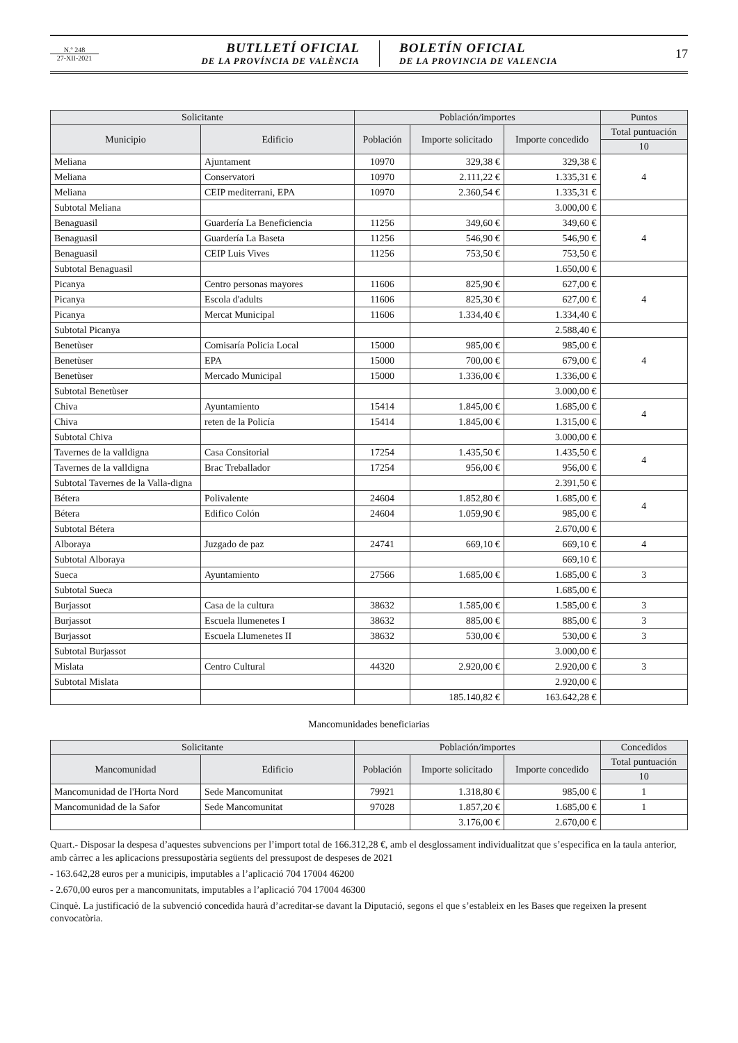N.º 248
27-XII-2021
BUTLLETÍ OFICIAL
DE LA PROVÍNCIA DE VALÈNCIA
BOLETÍN OFICIAL
DE LA PROVINCIA DE VALENCIA
17
| Solicitante | | Población/importes | | | Puntos |
| --- | --- | --- | --- | --- | --- |
| Municipio | Edificio | Población | Importe solicitado | Importe concedido | Total puntuación |
| | | | | | 10 |
| Meliana | Ajuntament | 10970 | 329,38 € | 329,38 € | 4 |
| Meliana | Conservatori | 10970 | 2.111,22 € | 1.335,31 € | |
| Meliana | CEIP mediterrani, EPA | 10970 | 2.360,54 € | 1.335,31 € | |
| Subtotal Meliana | | | | 3.000,00 € | |
| Benaguasil | Guardería La Beneficiencia | 11256 | 349,60 € | 349,60 € | 4 |
| Benaguasil | Guardería La Baseta | 11256 | 546,90 € | 546,90 € | |
| Benaguasil | CEIP Luis Vives | 11256 | 753,50 € | 753,50 € | |
| Subtotal Benaguasil | | | | 1.650,00 € | |
| Picanya | Centro personas mayores | 11606 | 825,90 € | 627,00 € | 4 |
| Picanya | Escola d'adults | 11606 | 825,30 € | 627,00 € | |
| Picanya | Mercat Municipal | 11606 | 1.334,40 € | 1.334,40 € | |
| Subtotal Picanya | | | | 2.588,40 € | |
| Benetùser | Comisaría Policia Local | 15000 | 985,00 € | 985,00 € | 4 |
| Benetùser | EPA | 15000 | 700,00 € | 679,00 € | |
| Benetùser | Mercado Municipal | 15000 | 1.336,00 € | 1.336,00 € | |
| Subtotal Benetùser | | | | 3.000,00 € | |
| Chiva | Ayuntamiento | 15414 | 1.845,00 € | 1.685,00 € | 4 |
| Chiva | reten de la Policía | 15414 | 1.845,00 € | 1.315,00 € | |
| Subtotal Chiva | | | | 3.000,00 € | |
| Tavernes de la valldigna | Casa Consitorial | 17254 | 1.435,50 € | 1.435,50 € | 4 |
| Tavernes de la valldigna | Brac Treballador | 17254 | 956,00 € | 956,00 € | |
| Subtotal Tavernes de la Valla-digna | | | | 2.391,50 € | |
| Bétera | Polivalente | 24604 | 1.852,80 € | 1.685,00 € | 4 |
| Bétera | Edifico Colón | 24604 | 1.059,90 € | 985,00 € | |
| Subtotal Bétera | | | | 2.670,00 € | |
| Alboraya | Juzgado de paz | 24741 | 669,10 € | 669,10 € | 4 |
| Subtotal Alboraya | | | | 669,10 € | |
| Sueca | Ayuntamiento | 27566 | 1.685,00 € | 1.685,00 € | 3 |
| Subtotal Sueca | | | | 1.685,00 € | |
| Burjassot | Casa de la cultura | 38632 | 1.585,00 € | 1.585,00 € | 3 |
| Burjassot | Escuela llumenetes I | 38632 | 885,00 € | 885,00 € | 3 |
| Burjassot | Escuela Llumenetes II | 38632 | 530,00 € | 530,00 € | 3 |
| Subtotal Burjassot | | | | 3.000,00 € | |
| Mislata | Centro Cultural | 44320 | 2.920,00 € | 2.920,00 € | 3 |
| Subtotal Mislata | | | | 2.920,00 € | |
| | | | 185.140,82 € | 163.642,28 € | |
Mancomunidades beneficiarias
| Solicitante | | Población/importes | | | Concedidos |
| --- | --- | --- | --- | --- | --- |
| Mancomunidad | Edificio | Población | Importe solicitado | Importe concedido | Total puntuación |
| | | | | | 10 |
| Mancomunidad de l'Horta Nord | Sede Mancomunitat | 79921 | 1.318,80 € | 985,00 € | 1 |
| Mancomunidad de la Safor | Sede Mancomunitat | 97028 | 1.857,20 € | 1.685,00 € | 1 |
| | | | 3.176,00 € | 2.670,00 € | |
Quart.- Disposar la despesa d’aquestes subvencions per l’import total de 166.312,28 €, amb el desglossament individualitzat que s’especifica en la taula anterior, amb càrrec a les aplicacions pressupostària següents del pressupost de despeses de 2021
- 163.642,28 euros per a municipis, imputables a l’aplicació 704 17004 46200
- 2.670,00 euros per a mancomunitats, imputables a l’aplicació 704 17004 46300
Cinquè. La justificació de la subvenció concedida haurà d’acreditar-se davant la Diputació, segons el que s’estableix en les Bases que regeixen la present convocatòria.